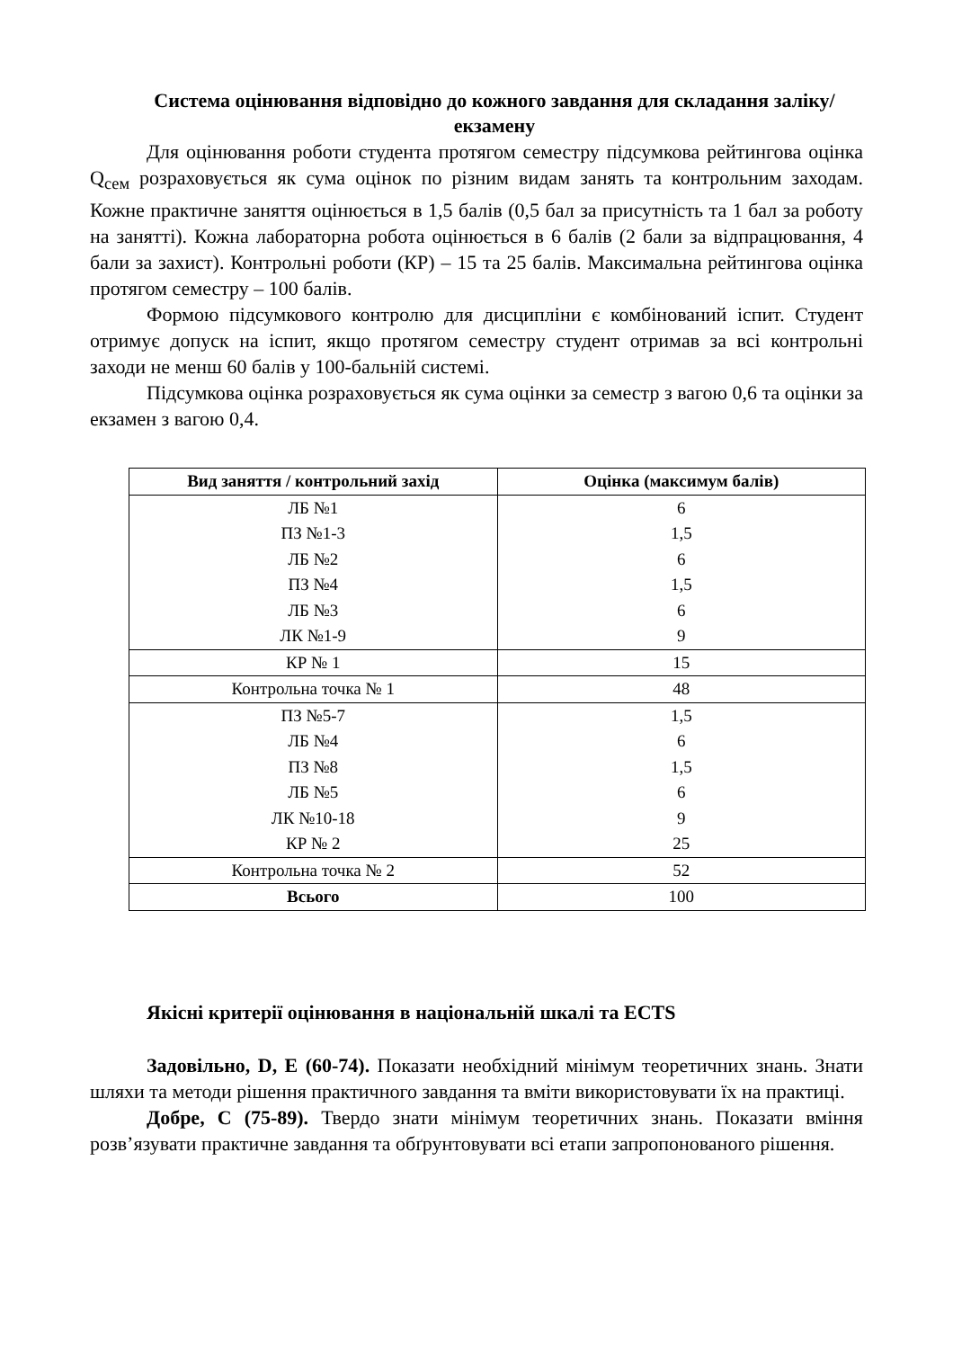Система оцінювання відповідно до кожного завдання для складання заліку/екзамену
Для оцінювання роботи студента протягом семестру підсумкова рейтингова оцінка Q<sub>сем</sub> розраховується як сума оцінок по різним видам занять та контрольним заходам. Кожне практичне заняття оцінюється в 1,5 балів (0,5 бал за присутність та 1 бал за роботу на занятті). Кожна лабораторна робота оцінюється в 6 балів (2 бали за відпрацювання, 4 бали за захист). Контрольні роботи (КР) – 15 та 25 балів. Максимальна рейтингова оцінка протягом семестру – 100 балів.
Формою підсумкового контролю для дисципліни є комбінований іспит. Студент отримує допуск на іспит, якщо протягом семестру студент отримав за всі контрольні заходи не менш 60 балів у 100-бальній системі.
Підсумкова оцінка розраховується як сума оцінки за семестр з вагою 0,6 та оцінки за екзамен з вагою 0,4.
| Вид заняття / контрольний захід | Оцінка (максимум балів) |
| --- | --- |
| ЛБ №1 | 6 |
| ПЗ №1-3 | 1,5 |
| ЛБ №2 | 6 |
| ПЗ №4 | 1,5 |
| ЛБ №3 | 6 |
| ЛК №1-9 | 9 |
| КР № 1 | 15 |
| Контрольна точка № 1 | 48 |
| ПЗ №5-7 | 1,5 |
| ЛБ №4 | 6 |
| ПЗ №8 | 1,5 |
| ЛБ №5 | 6 |
| ЛК №10-18 | 9 |
| КР № 2 | 25 |
| Контрольна точка № 2 | 52 |
| Всього | 100 |
Якісні критерії оцінювання в національній шкалі та ECTS
Задовільно, D, E (60-74). Показати необхідний мінімум теоретичних знань. Знати шляхи та методи рішення практичного завдання та вміти використовувати їх на практиці.
Добре, C (75-89). Твердо знати мінімум теоретичних знань. Показати вміння розв’язувати практичне завдання та обґрунтовувати всі етапи запропонованого рішення.